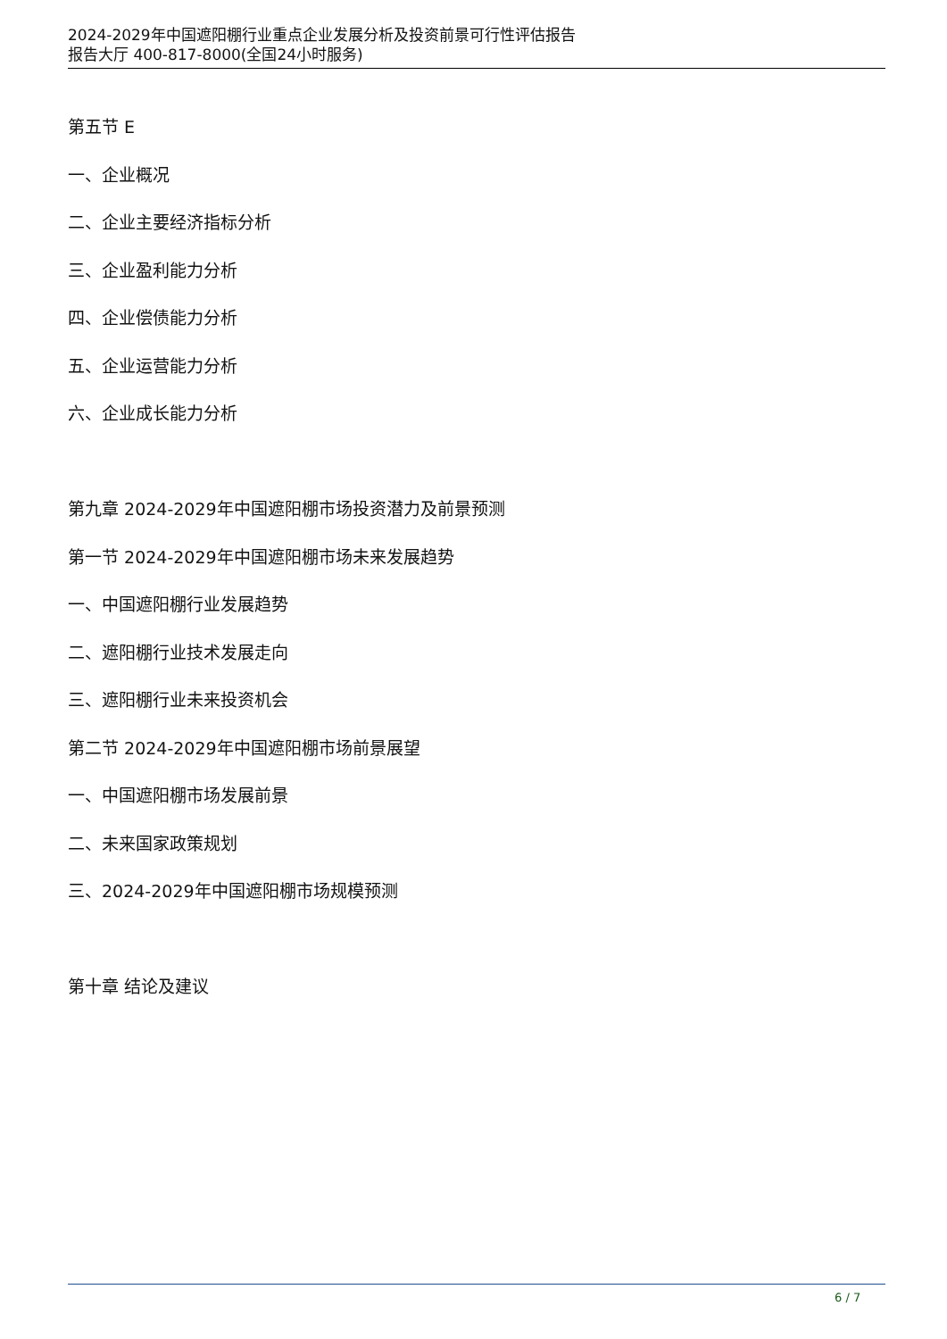2024-2029年中国遮阳棚行业重点企业发展分析及投资前景可行性评估报告
报告大厅 400-817-8000(全国24小时服务)
第五节 E
一、企业概况
二、企业主要经济指标分析
三、企业盈利能力分析
四、企业偿债能力分析
五、企业运营能力分析
六、企业成长能力分析
第九章 2024-2029年中国遮阳棚市场投资潜力及前景预测
第一节 2024-2029年中国遮阳棚市场未来发展趋势
一、中国遮阳棚行业发展趋势
二、遮阳棚行业技术发展走向
三、遮阳棚行业未来投资机会
第二节 2024-2029年中国遮阳棚市场前景展望
一、中国遮阳棚市场发展前景
二、未来国家政策规划
三、2024-2029年中国遮阳棚市场规模预测
第十章 结论及建议
6 / 7